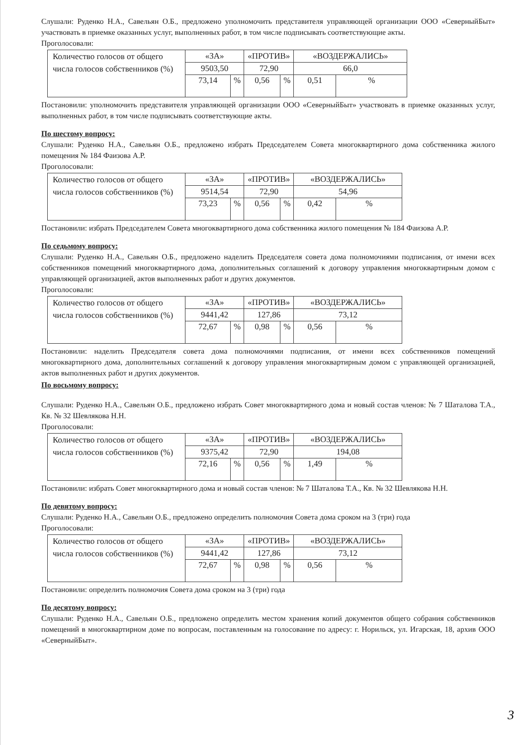Слушали: Руденко Н.А., Савельян О.Б., предложено уполномочить представителя управляющей организации ООО «СеверныйБыт» участвовать в приемке оказанных услуг, выполненных работ, в том числе подписывать соответствующие акты.
Проголосовали:
| Количество голосов от общего числа голосов собственников (%) | «ЗА» | | «ПРОТИВ» | | «ВОЗДЕРЖАЛИСЬ» | |
| | 9503,50 | | 72,90 | | 66,0 | |
| | 73,14 | % | 0,56 | % | 0,51 | % |
Постановили: уполномочить представителя управляющей организации ООО «СеверныйБыт» участвовать в приемке оказанных услуг, выполненных работ, в том числе подписывать соответствующие акты.
По шестому вопросу:
Слушали: Руденко Н.А., Савельян О.Б., предложено избрать Председателем Совета многоквартирного дома собственника жилого помещения № 184 Фаизова А.Р.
Проголосовали:
| Количество голосов от общего числа голосов собственников (%) | «ЗА» | | «ПРОТИВ» | | «ВОЗДЕРЖАЛИСЬ» | |
| | 9514,54 | | 72,90 | | 54,96 | |
| | 73,23 | % | 0,56 | % | 0,42 | % |
Постановили: избрать Председателем Совета многоквартирного дома собственника жилого помещения № 184 Фаизова А.Р.
По седьмому вопросу:
Слушали: Руденко Н.А., Савельян О.Б., предложено наделить Председателя совета дома полномочиями подписания, от имени всех собственников помещений многоквартирного дома, дополнительных соглашений к договору управления многоквартирным домом с управляющей организацией, актов выполненных работ и других документов.
Проголосовали:
| Количество голосов от общего числа голосов собственников (%) | «ЗА» | | «ПРОТИВ» | | «ВОЗДЕРЖАЛИСЬ» | |
| | 9441,42 | | 127,86 | | 73,12 | |
| | 72,67 | % | 0,98 | % | 0,56 | % |
Постановили: наделить Председателя совета дома полномочиями подписания, от имени всех собственников помещений многоквартирного дома, дополнительных соглашений к договору управления многоквартирным домом с управляющей организацией, актов выполненных работ и других документов.
По восьмому вопросу:
Слушали: Руденко Н.А., Савельян О.Б., предложено избрать Совет многоквартирного дома и новый состав членов: № 7 Шаталова Т.А., Кв. № 32 Шевлякова Н.Н.
Проголосовали:
| Количество голосов от общего числа голосов собственников (%) | «ЗА» | | «ПРОТИВ» | | «ВОЗДЕРЖАЛИСЬ» | |
| | 9375,42 | | 72,90 | | 194,08 | |
| | 72,16 | % | 0,56 | % | 1,49 | % |
Постановили: избрать Совет многоквартирного дома и новый состав членов: № 7 Шаталова Т.А., Кв. № 32 Шевлякова Н.Н.
По девятому вопросу:
Слушали: Руденко Н.А., Савельян О.Б., предложено определить полномочия Совета дома сроком на 3 (три) года
Проголосовали:
| Количество голосов от общего числа голосов собственников (%) | «ЗА» | | «ПРОТИВ» | | «ВОЗДЕРЖАЛИСЬ» | |
| | 9441,42 | | 127,86 | | 73,12 | |
| | 72,67 | % | 0,98 | % | 0,56 | % |
Постановили: определить полномочия Совета дома сроком на 3 (три) года
По десятому вопросу:
Слушали: Руденко Н.А., Савельян О.Б., предложено определить местом хранения копий документов общего собрания собственников помещений в многоквартирном доме по вопросам, поставленным на голосование по адресу: г. Норильск, ул. Игарская, 18, архив ООО «СеверныйБыт».
3